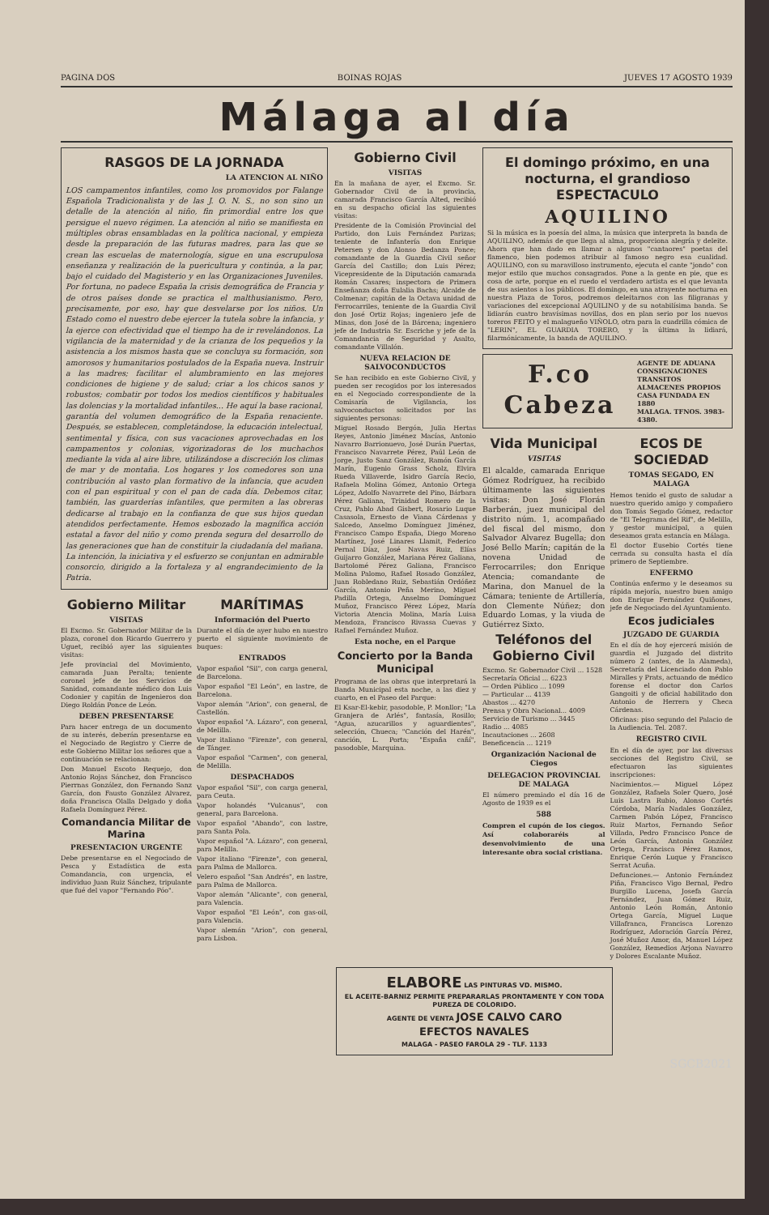PAGINA DOS BOINAS ROJAS JUEVES 17 AGOSTO 1939
Málaga al día
RASGOS DE LA JORNADA
LA ATENCION AL NIÑO
LOS campamentos infantiles, como los promovidos por Falange Española Tradicionalista y de las J. O. N. S., no son sino un detalle de la atención al niño, fin primordial entre los que persigue el nuevo régimen. La atención al niño se manifiesta en múltiples obras ensambladas en la política nacional, y empieza desde la preparación de las futuras madres, para las que se crean las escuelas de maternología, sigue en una escrupulosa enseñanza y realización de la puericultura y continúa, a la par, bajo el cuidado del Magisterio y en las Organizaciones Juveniles. Por fortuna, no padece España la crisis demográfica de Francia y de otros países donde se practica el malthusianismo. Pero, precisamente, por eso, hay que desvelarse por los niños. Un Estado como el nuestro debe ejercer la tutela sobre la infancia, y la ejerce con efectividad que el tiempo ha de ir revelándonos. La vigilancia de la maternidad y de la crianza de los pequeños y la asistencia a los mismos hasta que se concluya su formación, son amorosos y humanitarios postulados de la España nueva. Instruir a las madres; facilitar el alumbramiento en las mejores condiciones de higiene y de salud; criar a los chicos sanos y robustos; combatir por todos los medios científicos y habituales las dolencias y la mortalidad infantiles... He aquí la base racional, garantía del volumen demográfico de la España renaciente. Después, se establecen, completándose, la educación intelectual, sentimental y física, con sus vacaciones aprovechadas en los campamentos y colonias, vigorizadoras de los muchachos mediante la vida al aire libre, utilizándose a discreción los climas de mar y de montaña. Los hogares y los comedores son una contribución al vasto plan formativo de la infancia, que acuden con el pan espiritual y con el pan de cada día. Debemos citar, también, las guarderías infantiles, que permiten a las obreras dedicarse al trabajo en la confianza de que sus hijos quedan atendidos perfectamente. Hemos esbozado la magnífica acción estatal a favor del niño y como prenda segura del desarrollo de las generaciones que han de constituir la ciudadanía del mañana. La intención, la iniciativa y el esfuerzo se conjuntan en admirable consorcio, dirigido a la fortaleza y al engrandecimiento de la Patria.
Gobierno Militar
VISITAS
El Excmo. Sr. Gobernador Militar de la plaza, coronel don Ricardo Guerrero y Uguet, recibió ayer las siguientes visitas:
Jefe provincial del Movimiento, camarada Juan Peralta; teniente coronel jefe de los Servicios de Sanidad, comandante médico don Luis Codonier y capitán de Ingenieros don Diego Roldán Ponce de León.
DEBEN PRESENTARSE
Para hacer entrega de un documento de su interés, deberán presentarse en el Negociado de Registro y Cierre de este Gobierno Militar los señores que a continuación se relacionan:
Don Manuel Escoto Requejo, don Antonio Rojas Sánchez, don Francisco Pierrnas González, don Fernando Sanz García, don Fausto González Alvarez, doña Francisca Olalla Delgado y doña Rafaela Domínguez Pérez.
Comandancia Militar de Marina
PRESENTACION URGENTE
Debe presentarse en el Negociado de Pesca y Estadística de esta Comandancia, con urgencia, el individuo Juan Ruiz Sánchez, tripulante que fué del vapor "Fernando Póo".
MARÍTIMAS
Información del Puerto
Durante el día de ayer hubo en nuestro puerto el siguiente movimiento de buques:
ENTRADOS
Vapor español "Sil", con carga general, de Barcelona.
Vapor español "El León", en lastre, de Barcelona.
Vapor alemán "Arion", con general, de Castellón.
Vapor español "A. Lázaro", con general, de Melilla.
Vapor italiano "Firenze", con general, de Tánger.
Vapor español "Carmen", con general, de Melilla.
DESPACHADOS
Vapor español "Sil", con carga general, para Ceuta.
Vapor holandés "Vulcanus", con general, para Barcelona.
Vapor español "Abando", con lastre, para Santa Pola.
Vapor español "A. Lázaro", con general, para Melilla.
Vapor italiano "Firenze", con general, para Palma de Mallorca.
Velero español "San Andrés", en lastre, para Palma de Mallorca.
Vapor alemán "Alicante", con general, para Valencia.
Vapor español "El León", con gas-oil, para Valencia.
Vapor alemán "Arion", con general, para Lisboa.
Gobierno Civil
VISITAS
En la mañana de ayer, el Excmo. Sr. Gobernador Civil de la provincia, camarada Francisco García Alted, recibió en su despacho oficial las siguientes visitas:
Presidente de la Comisión Provincial del Partido, don Luis Fernández Parizas; teniente de Infantería don Enrique Petersen y don Alonso Bedanza Ponce; comandante de la Guardia Civil señor García del Castillo; don Luis Pérez; Vicepresidente de la Diputación camarada Román Casares; inspectora de Primera Enseñanza doña Eulalia Bachs; Alcalde de Colmenar; capitán de la Octava unidad de Ferrocarriles, teniente de la Guardia Civil don José Ortiz Rojas; ingeniero jefe de Minas, don José de la Bárcena; ingeniero jefe de Industria Sr. Escriche y jefe de la Comandancia de Seguridad y Asalto, comandante Villalón.
NUEVA RELACION DE SALVOCONDUCTOS
Se han recibido en este Gobierno Civil, y pueden ser recogidos por los interesados en el Negociado correspondiente de la Comisaría de Vigilancia, los salvoconductos solicitados por las siguientes personas:
Miguel Rosado Bergón, Julia Hertas Reyes, Antonio Jiménez Macías, Antonio Navarro Barrionuevo, José Durán Puertas, Francisco Navarrete Pérez, Paúl León de Jorge, Justo Sanz González, Ramón García Marín, Eugenio Grass Scholz, Elvira Rueda Villaverde, Isidro García Recio, Rafaela Molina Gómez, Antonio Ortega López, Adolfo Navarrete del Pino, Bárbara Pérez Galiana, Trinidad Romero de la Cruz, Pablo Abad Gisbert, Rosario Luque Casasola, Ernesto de Viana Cárdenas y Salcedo, Anselmo Domínguez Jiménez, Francisco Campo España, Diego Moreno Martínez, José Linares Llamit, Federico Pernal Díaz, José Navas Ruiz, Elías Guijarro González, Mariana Pérez Galiana, Bartolomé Pérez Galiana, Francisco Molina Palomo, Rafael Rosado González, Juan Robledano Ruiz, Sebastián Ordóñez García, Antonio Peña Merino, Miguel Padilla Ortega, Anselmo Domínguez Muñoz, Francisco Pérez López, María Victoria Atencia Molina, María Luisa Mendoza, Francisco Rivassa Cuevas y Rafael Fernández Muñoz.
Esta noche, en el Parque
Concierto por la Banda Municipal
Programa de las obras que interpretará la Banda Municipal esta noche, a las diez y cuarto, en el Paseo del Parque:
El Ksar-El-kebir, pasodoble, P. Monllor; "La Granjera de Arlés", fantasía, Rosillo; "Agua, azucarillos y aguardientes", selección, Chueca; "Canción del Harén", canción, L. Porta; "España cañí", pasodoble, Marquina.
El domingo próximo, en una nocturna, el grandioso ESPECTACULO
AQUILINO
Si la música es la poesía del alma, la música que interpreta la banda de AQUILINO, además de que llega al alma, proporciona alegría y deleite. Ahora que han dado en llamar a algunos "cantaores" poetas del flamenco, bien podemos atribuir al famoso negro esa cualidad. AQUILINO, con su maravilloso instrumento, ejecuta el cante "jondo" con mejor estilo que muchos consagrados. Pone a la gente en pie, que es cosa de arte, porque en el ruedo el verdadero artista es el que levanta de sus asientos a los públicos. El domingo, en una atrayente nocturna en nuestra Plaza de Toros, podremos deleitarnos con las filigranas y variaciones del excepcional AQUILINO y de su notabilísima banda. Se lidiarán cuatro bravísimas novillas, dos en plan serio por los nuevos toreros FEITO y el malagueño VIÑOLO, otra para la cuadrilla cómica de "LERIN", EL GUARDIA TORERO, y la última la lidiará, filarmónicamente, la banda de AQUILINO.
F.co Cabeza
AGENTE DE ADUANA
CONSIGNACIONES TRANSITOS
ALMACENES PROPIOS
CASA FUNDADA EN 1880
MALAGA. TFNOS. 3983-4380.
Vida Municipal
VISITAS
El alcalde, camarada Enrique Gómez Rodríguez, ha recibido últimamente las siguientes visitas: Don José Florán Barberán, juez municipal del distrito núm. 1, acompañado del fiscal del mismo, don Salvador Alvarez Bugella; don José Bello Marín; capitán de la novena Unidad de Ferrocarriles; don Enrique Atencia; comandante de Marina, don Manuel de la Cámara; teniente de Artillería, don Clemente Núñez; don Eduardo Lomas, y la viuda de Gutiérrez Sixto.
Teléfonos del Gobierno Civil
Excmo. Sr. Gobernador Civil ... 1528
Secretaría Oficial ... 6223
— Orden Público ... 1099
— Particular ... 4139
Abastos ... 4270
Prensa y Obra Nacional... 4009
Servicio de Turismo ... 3445
Radio ... 4085
Incautaciones ... 2608
Beneficencia ... 1219
Organización Nacional de Ciegos
DELEGACION PROVINCIAL DE MALAGA
El número premiado el día 16 de Agosto de 1939 es el
588
Compren el cupón de los ciegos. Así colaboraréis al desenvolvimiento de una interesante obra social cristiana.
ECOS DE SOCIEDAD
TOMAS SEGADO, EN MALAGA
Hemos tenido el gusto de saludar a nuestro querido amigo y compañero don Tomás Segado Gómez, redactor de "El Telegrama del Rif", de Melilla, y gestor municipal, a quien deseamos grata estancia en Málaga.
El doctor Eusebio Cortés tiene cerrada su consulta hasta el día primero de Septiembre.
ENFERMO
Continúa enfermo y le deseamos su rápida mejoría, nuestro buen amigo don Enrique Fernández Quiñones, jefe de Negociado del Ayuntamiento.
Ecos judiciales
JUZGADO DE GUARDIA
En el día de hoy ejercerá misión de guardia el Juzgado del distrito número 2 (antes, de la Alameda), Secretaría del Licenciado don Pablo Miralles y Prats, actuando de médico forense el doctor don Carlos Gangoiti y de oficial habilitado don Antonio de Herrera y Checa Cárdenas.
Oficinas: piso segundo del Palacio de la Audiencia. Tel. 2087.
REGISTRO CIVIL
En el día de ayer, por las diversas secciones del Registro Civil, se efectuaron las siguientes inscripciones:
Nacimientos.— Miguel López González, Rafaela Soler Quero, José Luis Lastra Rubio, Alonso Cortés Córdoba, María Nadales González, Carmen Pabón López, Francisco Ruiz Martos, Fernando Señor Villada, Pedro Francisco Ponce de León García, Antonia González Ortega, Francisca Pérez Ramos, Enrique Cerón Luque y Francisco Serrat Acuña.
Defunciones.— Antonio Fernández Piña, Francisco Vigo Bernal, Pedro Burgillo Lucena, Josefa García Fernández, Juan Gómez Ruiz, Antonio León Román, Antonio Ortega García, Miguel Luque Villafranca, Francisca Lorenzo Rodríguez, Adoración García Pérez, José Muñoz Amor, da, Manuel López González, Remedios Arjona Navarro y Dolores Escalante Muñoz.
ELABORE LAS PINTURAS VD. MISMO.
EL ACEITE-BARNIZ PERMITE PREPARARLAS PRONTAMENTE Y CON TODA PUREZA DE COLORIDO.
AGENTE DE VENTA JOSE CALVO CARO
EFECTOS NAVALES
MALAGA - PASEO FAROLA 29 - TLF. 1133
SGCB2021